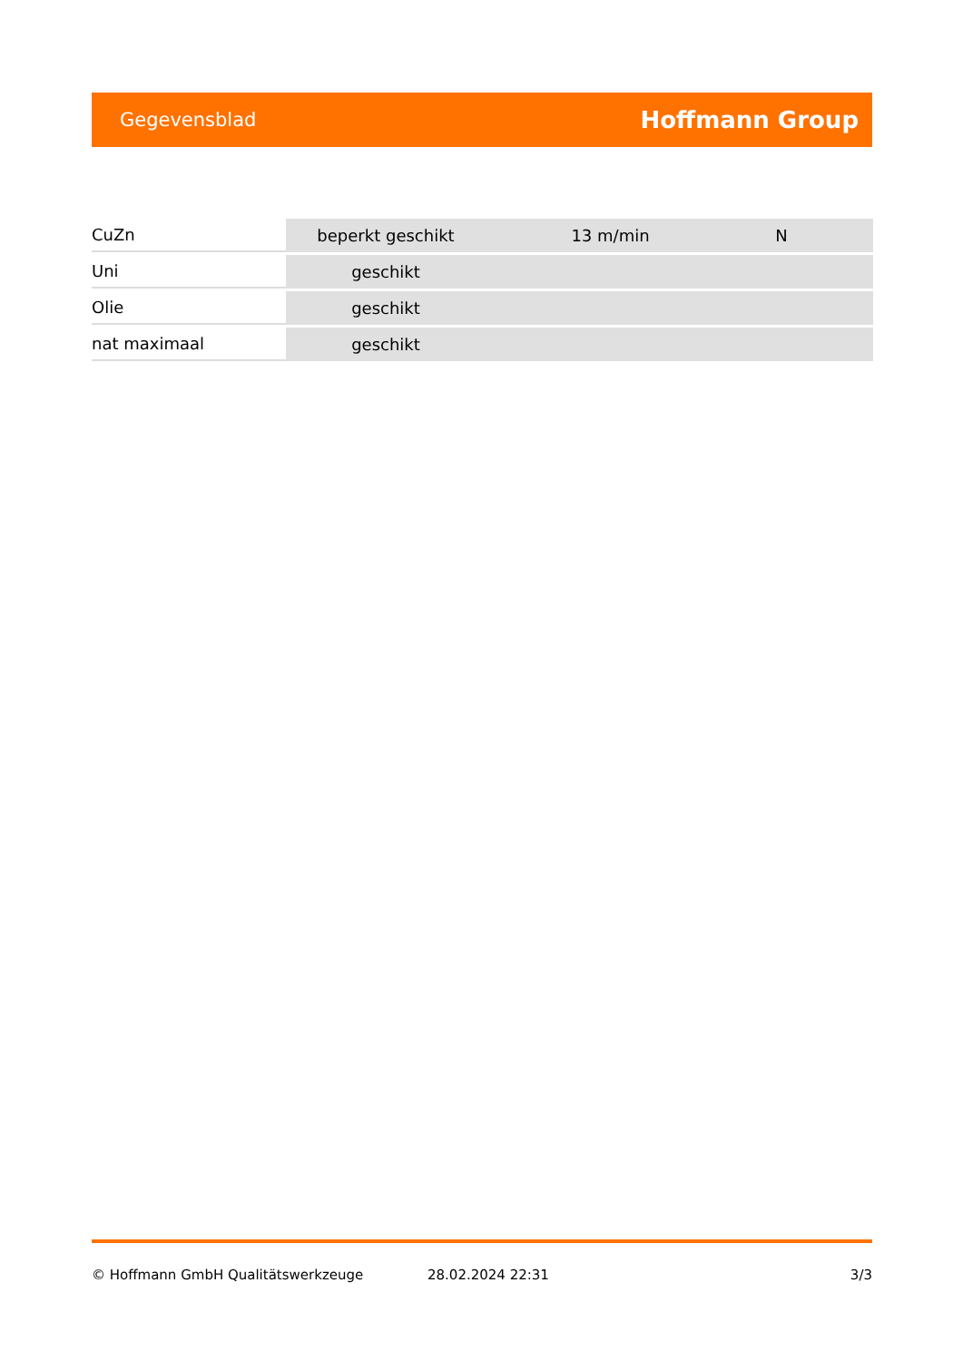Gegevensblad Hoffmann Group
| CuZn | beperkt geschikt | 13 m/min | N |
| Uni | geschikt | | |
| Olie | geschikt | | |
| nat maximaal | geschikt | | |
© Hoffmann GmbH Qualitätswerkzeuge 28.02.2024 22:31 3/3